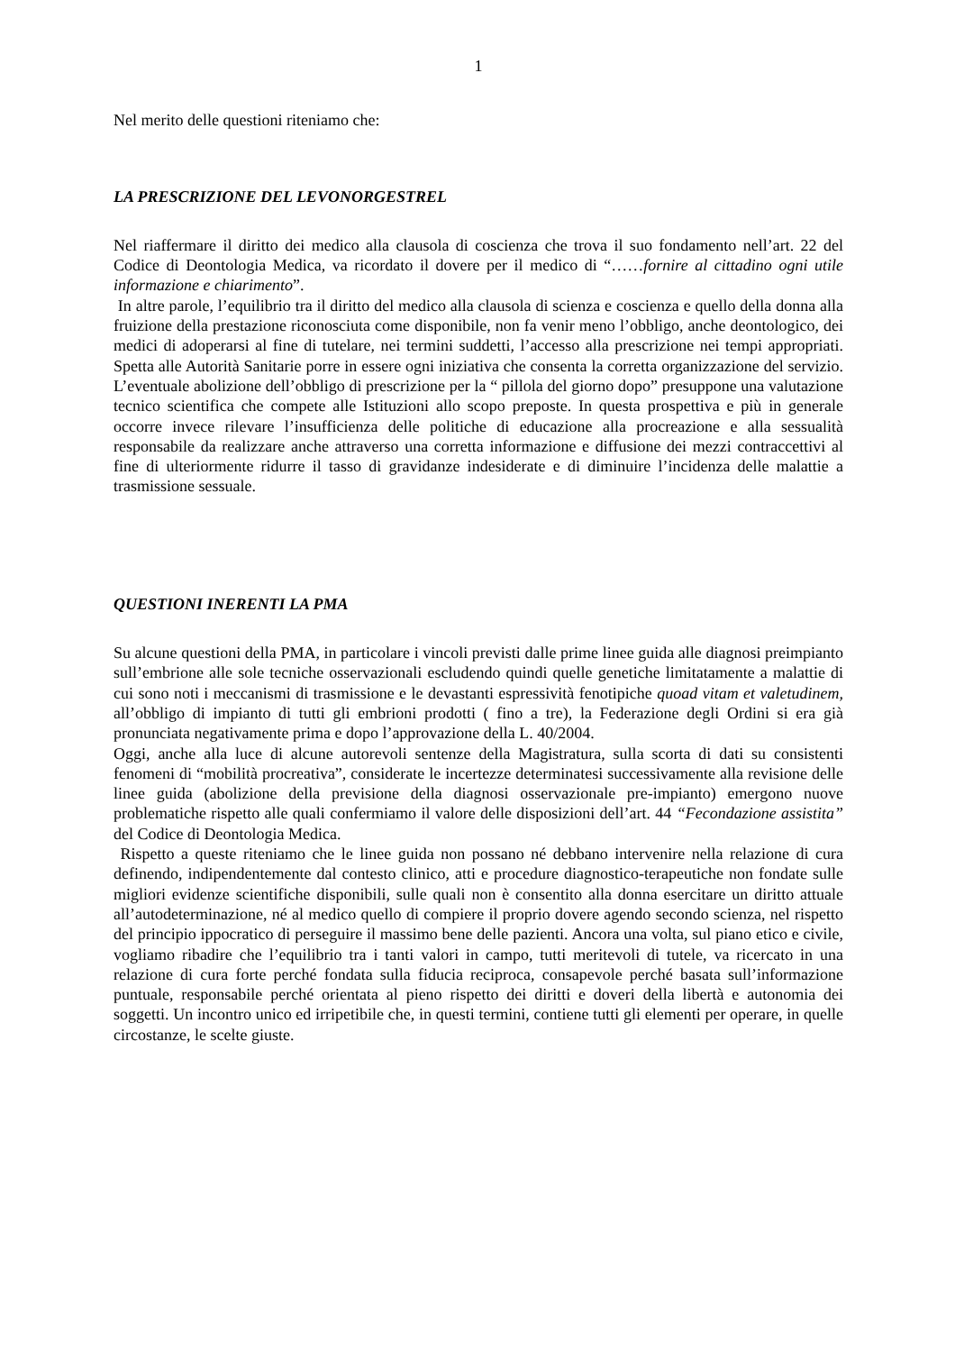1
Nel merito delle questioni riteniamo che:
LA PRESCRIZIONE DEL LEVONORGESTREL
Nel riaffermare il diritto dei medico alla clausola di coscienza che trova il suo fondamento nell’art. 22 del Codice di Deontologia Medica, va ricordato il dovere per il medico di “……fornire al cittadino ogni utile informazione e chiarimento”.
In altre parole, l’equilibrio tra il diritto del medico alla clausola di scienza e coscienza e quello della donna alla fruizione della prestazione riconosciuta come disponibile, non fa venir meno l’obbligo, anche deontologico, dei medici di adoperarsi al fine di tutelare, nei termini suddetti, l’accesso alla prescrizione nei tempi appropriati. Spetta alle Autorità Sanitarie porre in essere ogni iniziativa che consenta la corretta organizzazione del servizio. L’eventuale abolizione dell’obbligo di prescrizione per la “ pillola del giorno dopo” presuppone una valutazione tecnico scientifica che compete alle Istituzioni allo scopo preposte. In questa prospettiva e più in generale occorre invece rilevare l’insufficienza delle politiche di educazione alla procreazione e alla sessualità responsabile da realizzare anche attraverso una corretta informazione e diffusione dei mezzi contraccettivi al fine di ulteriormente ridurre il tasso di gravidanze indesiderate e di diminuire l’incidenza delle malattie a trasmissione sessuale.
QUESTIONI INERENTI LA PMA
Su alcune questioni della PMA, in particolare i vincoli previsti dalle prime linee guida alle diagnosi preimpianto sull’embrione alle sole tecniche osservazionali escludendo quindi quelle genetiche limitatamente a malattie di cui sono noti i meccanismi di trasmissione e le devastanti espressività fenotipiche quoad vitam et valetudinem, all’obbligo di impianto di tutti gli embrioni prodotti ( fino a tre), la Federazione degli Ordini si era già pronunciata negativamente prima e dopo l’approvazione della L. 40/2004.
Oggi, anche alla luce di alcune autorevoli sentenze della Magistratura, sulla scorta di dati su consistenti fenomeni di “mobilità procreativa”, considerate le incertezze determinatesi successivamente alla revisione delle linee guida (abolizione della previsione della diagnosi osservazionale pre-impianto) emergono nuove problematiche rispetto alle quali confermiamo il valore delle disposizioni dell’art. 44 “Fecondazione assistita” del Codice di Deontologia Medica.
Rispetto a queste riteniamo che le linee guida non possano né debbano intervenire nella relazione di cura definendo, indipendentemente dal contesto clinico, atti e procedure diagnostico-terapeutiche non fondate sulle migliori evidenze scientifiche disponibili, sulle quali non è consentito alla donna esercitare un diritto attuale all’autodeterminazione, né al medico quello di compiere il proprio dovere agendo secondo scienza, nel rispetto del principio ippocratico di perseguire il massimo bene delle pazienti. Ancora una volta, sul piano etico e civile, vogliamo ribadire che l’equilibrio tra i tanti valori in campo, tutti meritevoli di tutele, va ricercato in una relazione di cura forte perché fondata sulla fiducia reciproca, consapevole perché basata sull’informazione puntuale, responsabile perché orientata al pieno rispetto dei diritti e doveri della libertà e autonomia dei soggetti. Un incontro unico ed irripetibile che, in questi termini, contiene tutti gli elementi per operare, in quelle circostanze, le scelte giuste.